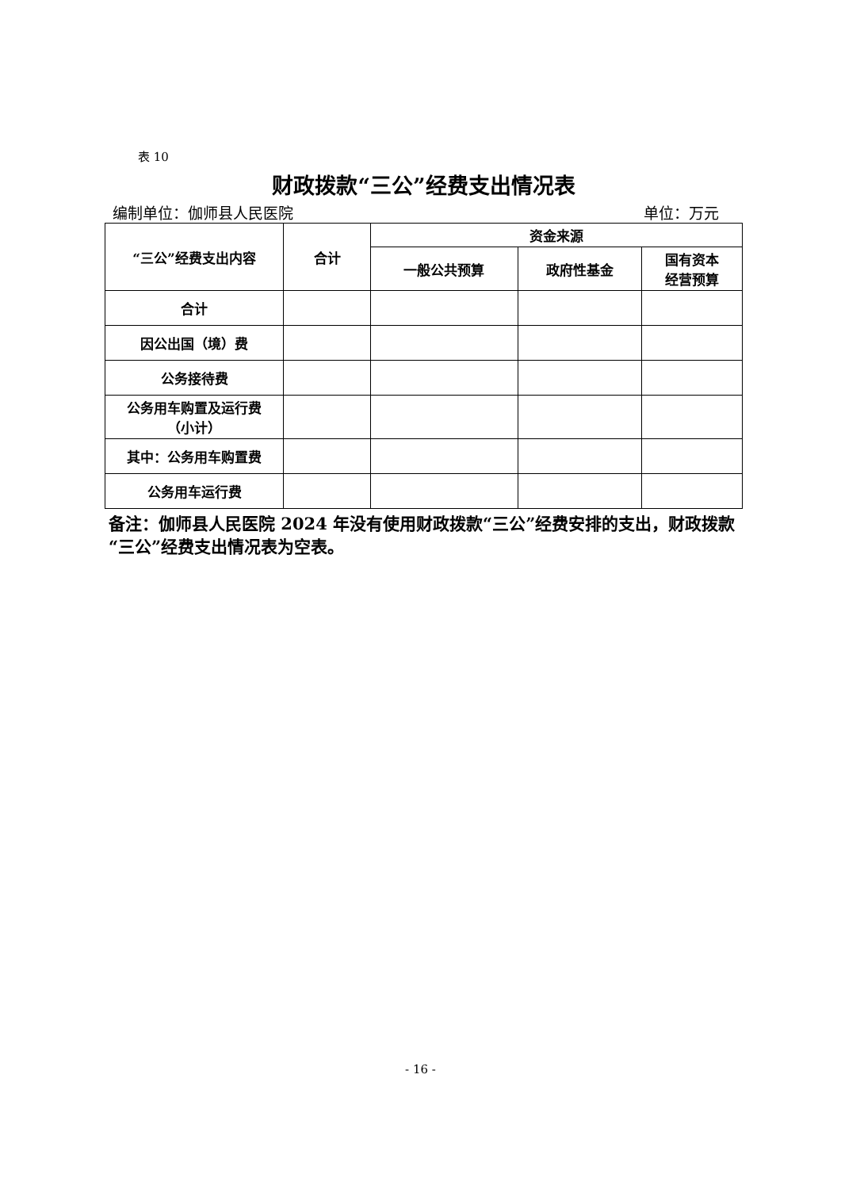表 10
财政拨款“三公”经费支出情况表
编制单位：伽师县人民医院 单位：万元
| “三公”经费支出内容 | 合计 | 资金来源 | | |
| --- | --- | --- | --- | --- |
| | | 一般公共预算 | 政府性基金 | 国有资本 经营预算 |
| 合计 | | | | |
| 因公出国（境）费 | | | | |
| 公务接待费 | | | | |
| 公务用车购置及运行费 （小计） | | | | |
| 其中：公务用车购置费 | | | | |
| 公务用车运行费 | | | | |
备注：伽师县人民医院 2024 年没有使用财政拨款“三公”经费安排的支出，财政拨款“三公”经费支出情况表为空表。
- 16 -